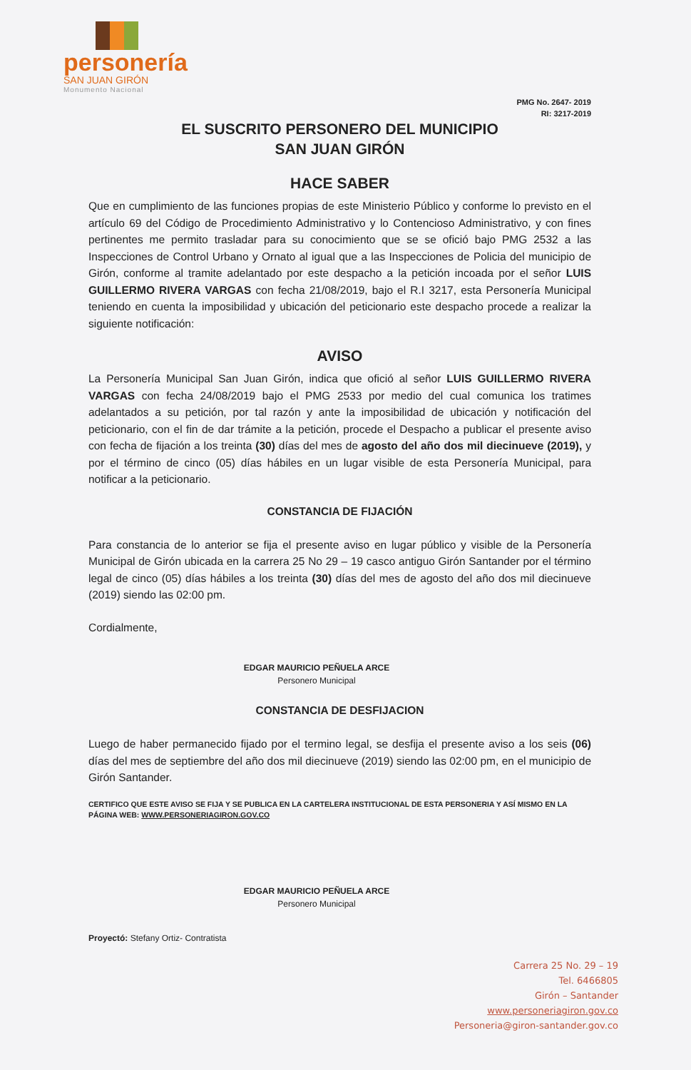personería
SAN JUAN GIRÓN
Monumento Nacional
PMG No. 2647- 2019
RI: 3217-2019
EL SUSCRITO PERSONERO DEL MUNICIPIO
SAN JUAN GIRÓN
HACE SABER
Que en cumplimiento de las funciones propias de este Ministerio Público y conforme lo previsto en el artículo 69 del Código de Procedimiento Administrativo y lo Contencioso Administrativo, y con fines pertinentes me permito trasladar para su conocimiento que se se ofició bajo PMG 2532 a las Inspecciones de Control Urbano y Ornato al igual que a las Inspecciones de Policia del municipio de Girón, conforme al tramite adelantado por este despacho a la petición incoada por el señor LUIS GUILLERMO RIVERA VARGAS con fecha 21/08/2019, bajo el R.I 3217, esta Personería Municipal teniendo en cuenta la imposibilidad y ubicación del peticionario este despacho procede a realizar la siguiente notificación:
AVISO
La Personería Municipal San Juan Girón, indica que ofició al señor LUIS GUILLERMO RIVERA VARGAS con fecha 24/08/2019 bajo el PMG 2533 por medio del cual comunica los tratimes adelantados a su petición, por tal razón y ante la imposibilidad de ubicación y notificación del peticionario, con el fin de dar trámite a la petición, procede el Despacho a publicar el presente aviso con fecha de fijación a los treinta (30) días del mes de agosto del año dos mil diecinueve (2019), y por el término de cinco (05) días hábiles en un lugar visible de esta Personería Municipal, para notificar a la peticionario.
CONSTANCIA DE FIJACIÓN
Para constancia de lo anterior se fija el presente aviso en lugar público y visible de la Personería Municipal de Girón ubicada en la carrera 25 No 29 – 19 casco antiguo Girón Santander por el término legal de cinco (05) días hábiles a los treinta (30) días del mes de agosto del año dos mil diecinueve (2019) siendo las 02:00 pm.
Cordialmente,
EDGAR MAURICIO PEÑUELA ARCE
Personero Municipal
CONSTANCIA DE DESFIJACION
Luego de haber permanecido fijado por el termino legal, se desfija el presente aviso a los seis (06) días del mes de septiembre del año dos mil diecinueve (2019) siendo las 02:00 pm, en el municipio de Girón Santander.
CERTIFICO QUE ESTE AVISO SE FIJA Y SE PUBLICA EN LA CARTELERA INSTITUCIONAL DE ESTA PERSONERIA Y ASÍ MISMO EN LA PÁGINA WEB: WWW.PERSONERIAGIRON.GOV.CO
EDGAR MAURICIO PEÑUELA ARCE
Personero Municipal
Proyectó: Stefany Ortiz- Contratista
Carrera 25 No. 29 – 19
Tel. 6466805
Girón – Santander
www.personeriagiron.gov.co
Personeria@giron-santander.gov.co